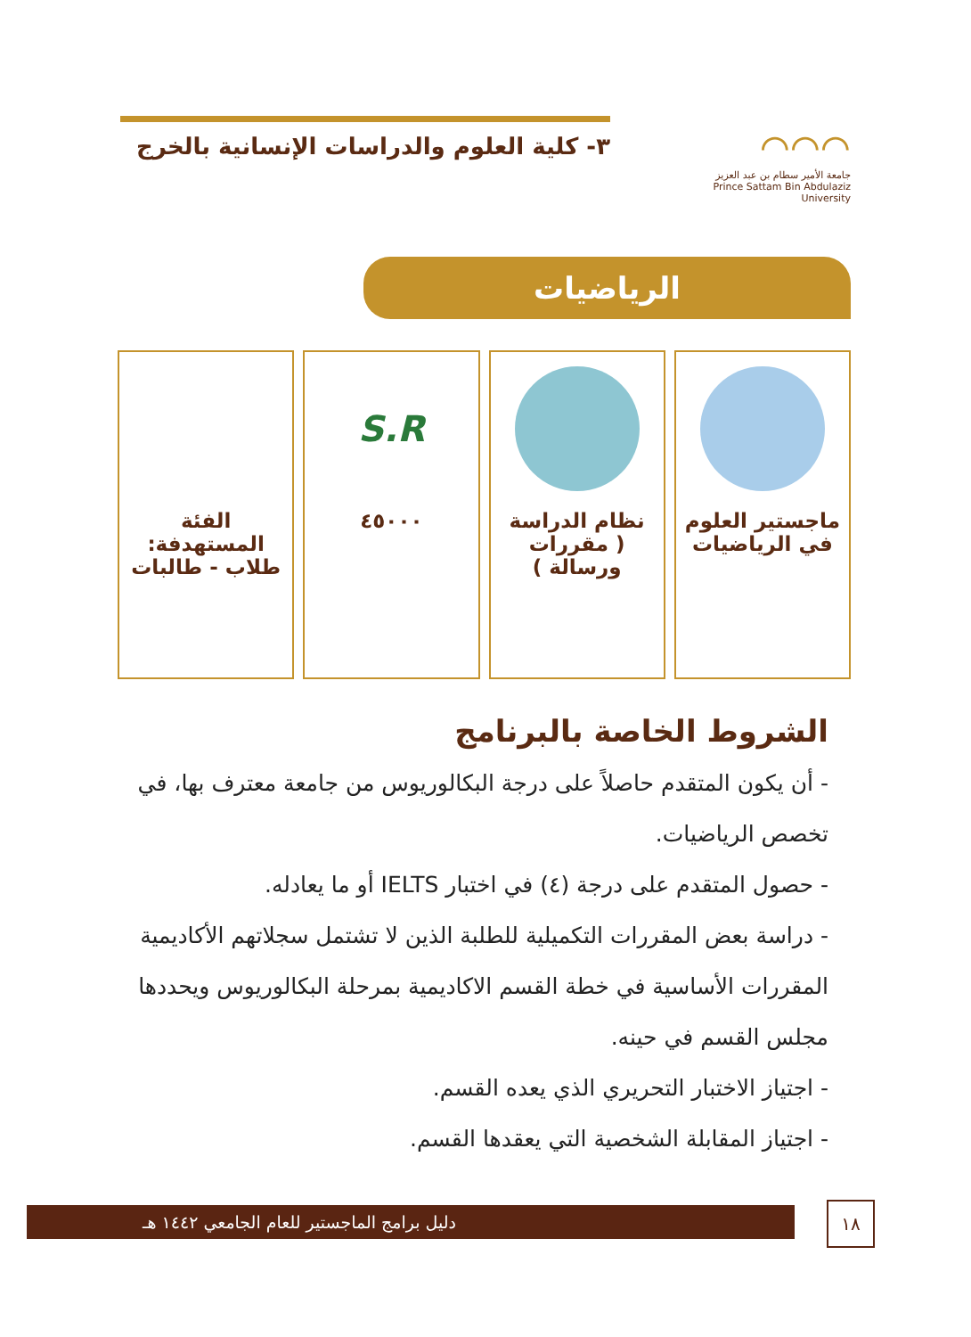⌒⌒⌒
جامعة الأمير سطام بن عبد العزيز
Prince Sattam Bin Abdulaziz University
٣- كلية العلوم والدراسات الإنسانية بالخرج
الرياضيات
ماجستير العلوم
في الرياضيات
نظام الدراسة
( مقررات ورسالة )
S.R
٤٥٠٠٠
الفئة
المستهدفة:
طلاب - طالبات
الشروط الخاصة بالبرنامج
- أن يكون المتقدم حاصلاً على درجة البكالوريوس من جامعة معترف بها، في تخصص الرياضيات.
- حصول المتقدم على درجة (٤) في اختبار IELTS أو ما يعادله.
- دراسة بعض المقررات التكميلية للطلبة الذين لا تشتمل سجلاتهم الأكاديمية المقررات الأساسية في خطة القسم الاكاديمية بمرحلة البكالوريوس ويحددها مجلس القسم في حينه.
- اجتياز الاختبار التحريري الذي يعده القسم.
- اجتياز المقابلة الشخصية التي يعقدها القسم.
دليل برامج الماجستير للعام الجامعي ١٤٤٢ هـ ١٨